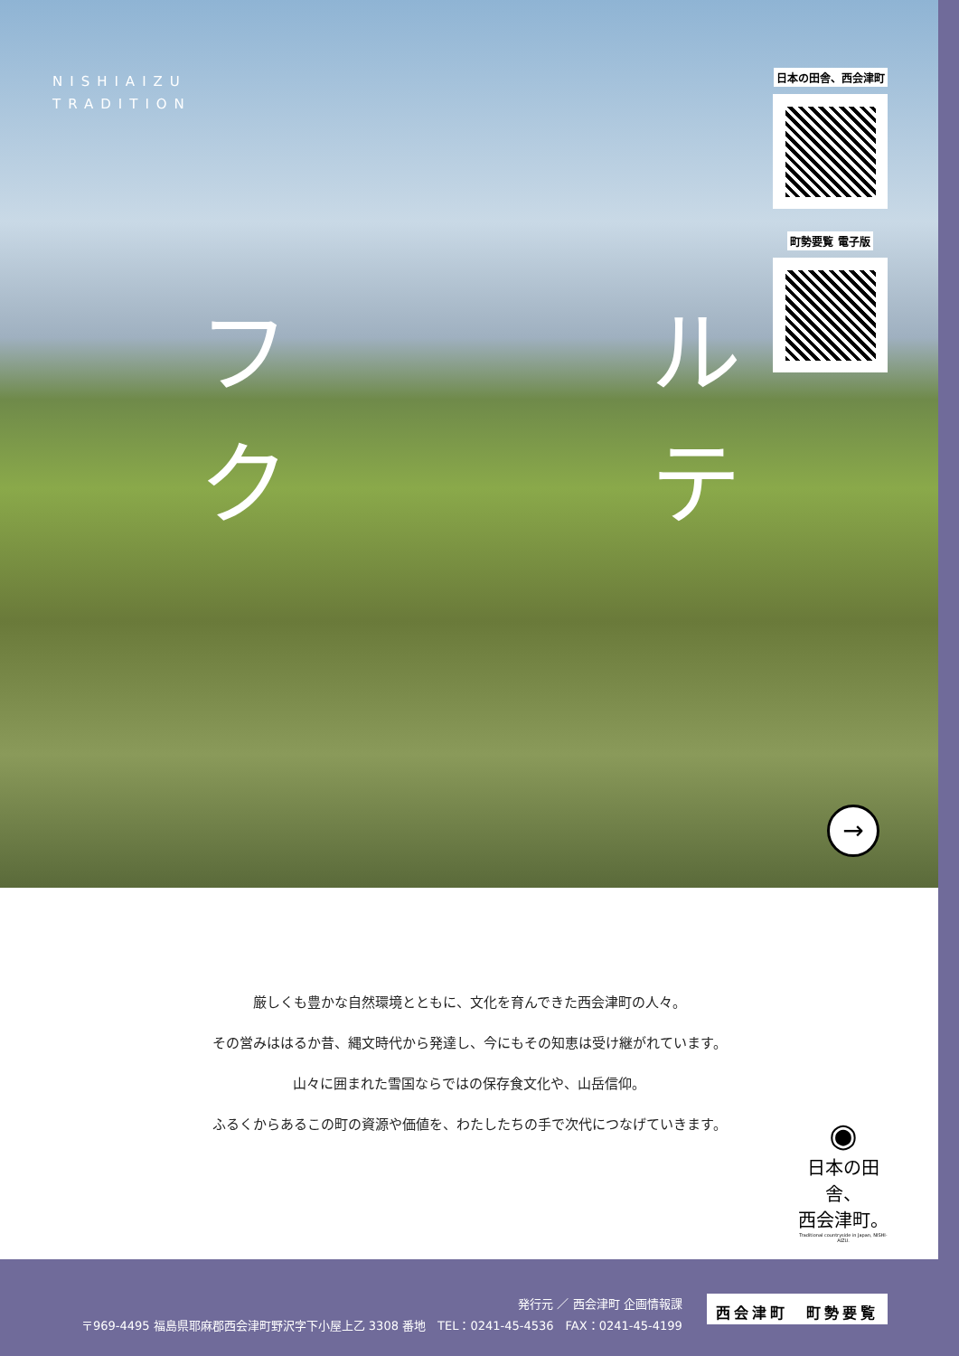NISHIAIZU
TRADITION
フルクテ
日本の田舎、西会津町
町勢要覧 電子版
→
厳しくも豊かな自然環境とともに、文化を育んできた西会津町の人々。
その営みははるか昔、縄文時代から発達し、今にもその知恵は受け継がれています。
山々に囲まれた雪国ならではの保存食文化や、山岳信仰。
ふるくからあるこの町の資源や価値を、わたしたちの手で次代につなげていきます。
◉
日本の田舎、
西会津町。
Traditional countryside in Japan, NISHI-AIZU.
発行元 ／ 西会津町 企画情報課
〒969-4495 福島県耶麻郡西会津町野沢字下小屋上乙 3308 番地　TEL：0241-45-4536　FAX：0241-45-4199
西会津町　町勢要覧